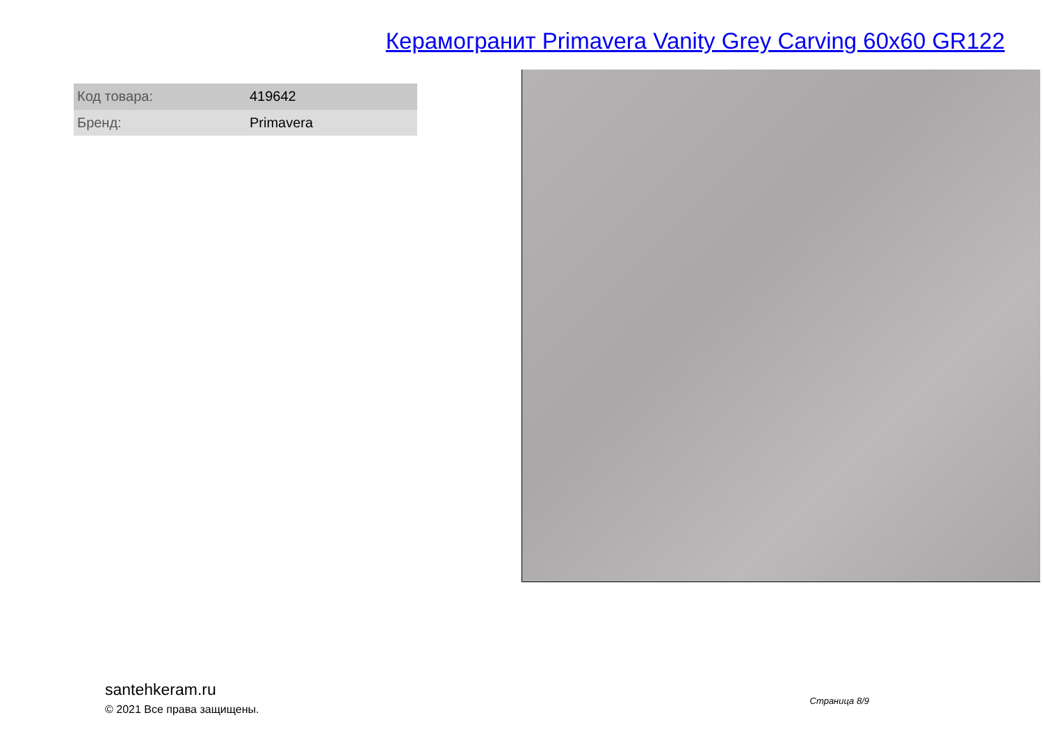Керамогранит Primavera Vanity Grey Carving 60x60 GR122
| Код товара: | 419642 |
| Бренд: | Primavera |
santehkeram.ru
© 2021 Все права защищены.
Страница 8/9